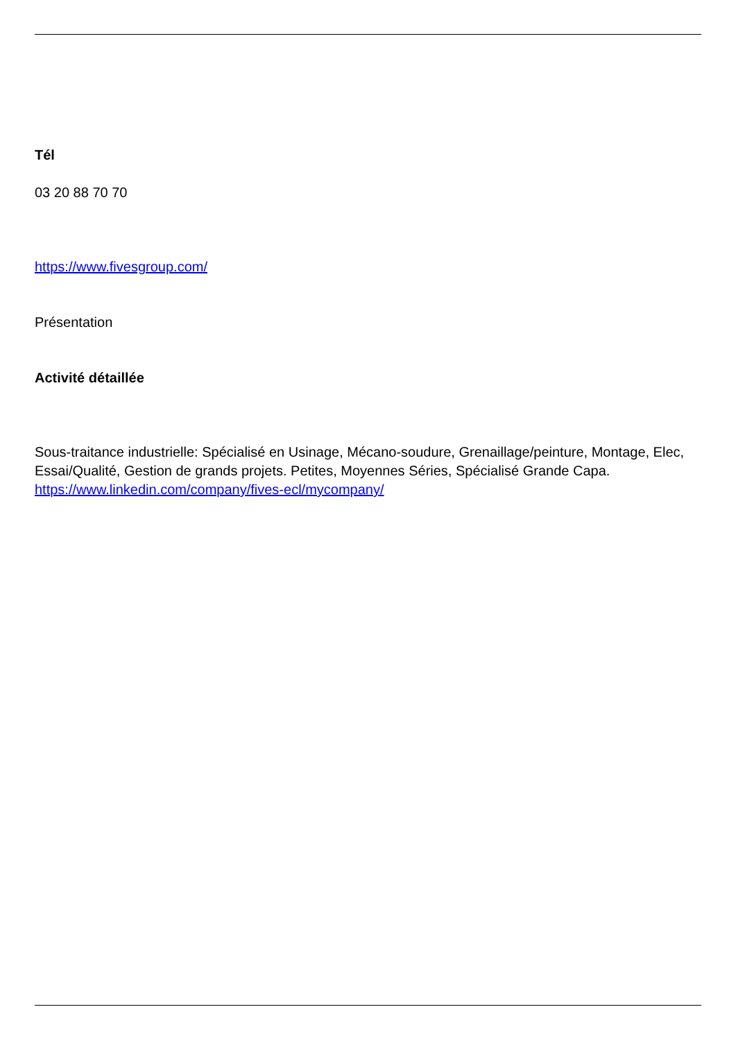Tél
03 20 88 70 70
https://www.fivesgroup.com/
Présentation
Activité détaillée
Sous-traitance industrielle: Spécialisé en Usinage, Mécano-soudure, Grenaillage/peinture, Montage, Elec, Essai/Qualité, Gestion de grands projets. Petites, Moyennes Séries, Spécialisé Grande Capa. https://www.linkedin.com/company/fives-ecl/mycompany/